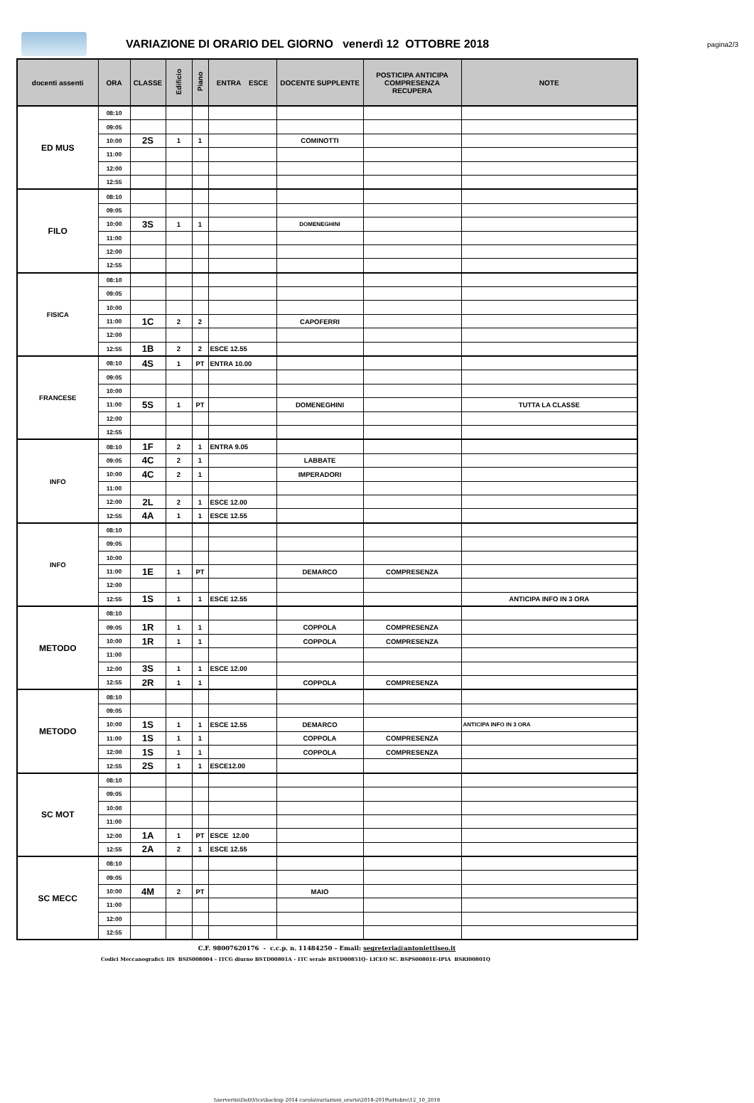VARIAZIONE DI ORARIO DEL GIORNO venerdì 12 OTTOBRE 2018
pagina2/3
| docenti assenti | ORA | CLASSE | Edificio | Piano | ENTRA ESCE | DOCENTE SUPPLENTE | POSTICIPA ANTICIPA COMPRESENZA RECUPERA | NOTE |
| --- | --- | --- | --- | --- | --- | --- | --- | --- |
| ED MUS | 08:10 | | | | | | | |
| | 09:05 | | | | | | | |
| | 10:00 | 2S | 1 | 1 | | COMINOTTI | | |
| | 11:00 | | | | | | | |
| | 12:00 | | | | | | | |
| | 12:55 | | | | | | | |
| FILO | 08:10 | | | | | | | |
| | 09:05 | | | | | | | |
| | 10:00 | 3S | 1 | 1 | | DOMENEGHINI | | |
| | 11:00 | | | | | | | |
| | 12:00 | | | | | | | |
| | 12:55 | | | | | | | |
| FISICA | 08:10 | | | | | | | |
| | 09:05 | | | | | | | |
| | 10:00 | | | | | | | |
| | 11:00 | 1C | 2 | 2 | | CAPOFERRI | | |
| | 12:00 | | | | | | | |
| | 12:55 | 1B | 2 | 2 | ESCE 12.55 | | | |
| FRANCESE | 08:10 | 4S | 1 | PT | ENTRA 10.00 | | | |
| | 09:05 | | | | | | | |
| | 10:00 | | | | | | | |
| | 11:00 | 5S | 1 | PT | | DOMENEGHINI | | TUTTA LA CLASSE |
| | 12:00 | | | | | | | |
| | 12:55 | | | | | | | |
| INFO | 08:10 | 1F | 2 | 1 | ENTRA 9.05 | | | |
| | 09:05 | 4C | 2 | 1 | | LABBATE | | |
| | 10:00 | 4C | 2 | 1 | | IMPERADORI | | |
| | 11:00 | | | | | | | |
| | 12:00 | 2L | 2 | 1 | ESCE 12.00 | | | |
| | 12:55 | 4A | 1 | 1 | ESCE 12.55 | | | |
| INFO | 08:10 | | | | | | | |
| | 09:05 | | | | | | | |
| | 10:00 | | | | | | | |
| | 11:00 | 1E | 1 | PT | | DEMARCO | COMPRESENZA | |
| | 12:00 | | | | | | | |
| | 12:55 | 1S | 1 | 1 | ESCE 12.55 | | | ANTICIPA INFO IN 3 ORA |
| METODO | 08:10 | | | | | | | |
| | 09:05 | 1R | 1 | 1 | | COPPOLA | COMPRESENZA | |
| | 10:00 | 1R | 1 | 1 | | COPPOLA | COMPRESENZA | |
| | 11:00 | | | | | | | |
| | 12:00 | 3S | 1 | 1 | ESCE 12.00 | | | |
| | 12:55 | 2R | 1 | 1 | | COPPOLA | COMPRESENZA | |
| METODO | 08:10 | | | | | | | |
| | 09:05 | | | | | | | |
| | 10:00 | 1S | 1 | 1 | ESCE 12.55 | DEMARCO | | ANTICIPA INFO IN 3 ORA |
| | 11:00 | 1S | 1 | 1 | | COPPOLA | COMPRESENZA | |
| | 12:00 | 1S | 1 | 1 | | COPPOLA | COMPRESENZA | |
| | 12:55 | 2S | 1 | 1 | ESCE12.00 | | | |
| SC MOT | 08:10 | | | | | | | |
| | 09:05 | | | | | | | |
| | 10:00 | | | | | | | |
| | 11:00 | | | | | | | |
| | 12:00 | 1A | 1 | PT | ESCE 12.00 | | | |
| | 12:55 | 2A | 2 | 1 | ESCE 12.55 | | | |
| SC MECC | 08:10 | | | | | | | |
| | 09:05 | | | | | | | |
| | 10:00 | 4M | 2 | PT | | MAIO | | |
| | 11:00 | | | | | | | |
| | 12:00 | | | | | | | |
| | 12:55 | | | | | | | |
C.F. 98007620176 - c.c.p. n. 11484250 – Email: segreteria@antoniettiseo.it
Codici Meccanografici: IIS BSIS008004 – ITCG diurno BSTD00801A – ITC serale BSTD00851Q- LICEO SC. BSPS00801E-IPIA BSRI00801Q
\\serveriis\Dati\Vice\backup 2014 carola\variazioni_orario\2018-2019\ottobre\12_10_2018